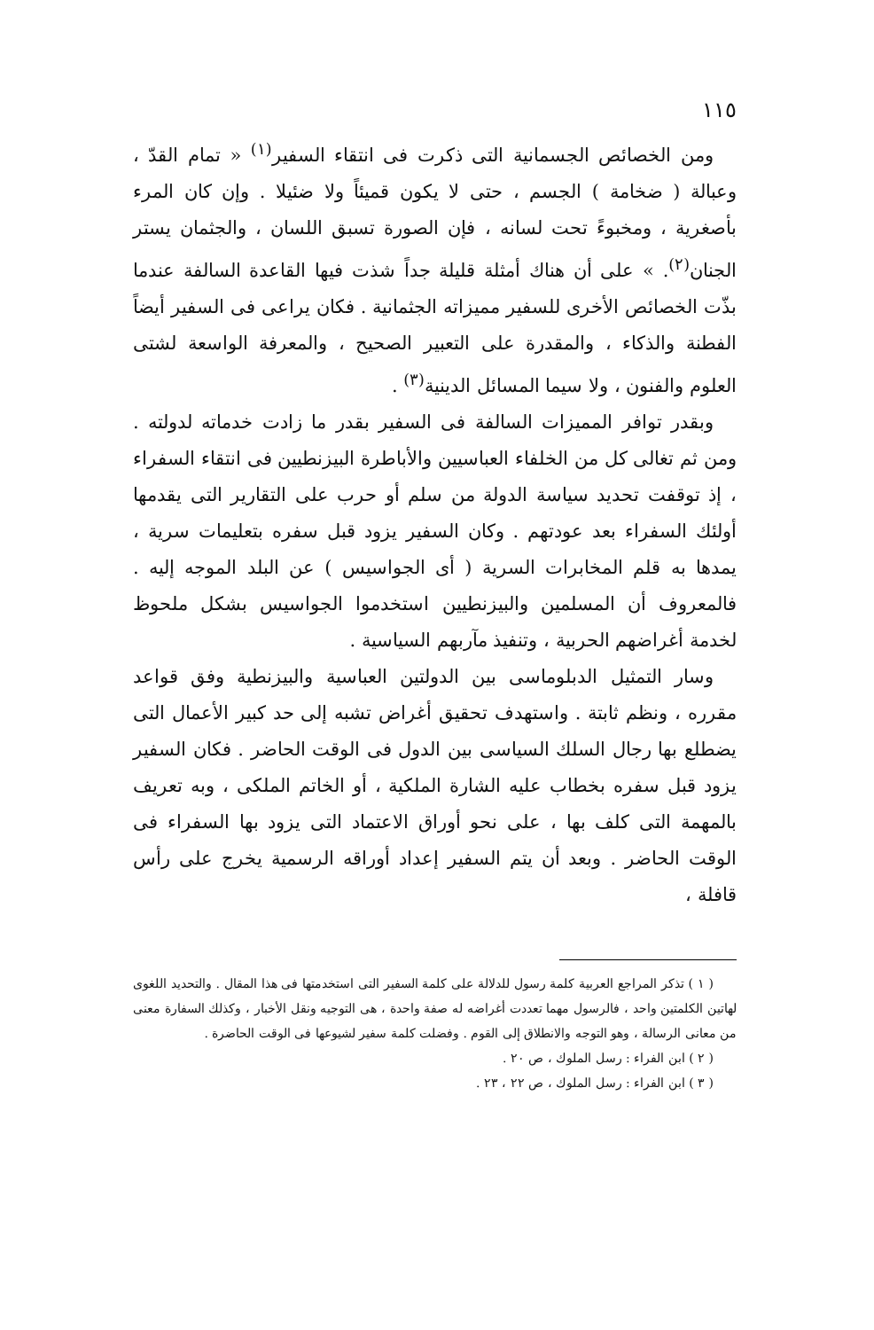١١٥
ومن الخصائص الجسمانية التى ذكرت فى انتقاء السفير<sup>(١)</sup> « تمام القدّ ، وعبالة ( ضخامة ) الجسم ، حتى لا يكون قميئاً ولا ضئيلا . وإن كان المرء بأصغرية ، ومخبوءً تحت لسانه ، فإن الصورة تسبق اللسان ، والجثمان يستر الجنان<sup>(٢)</sup>. » على أن هناك أمثلة قليلة جداً شذت فيها القاعدة السالفة عندما بذّت الخصائص الأخرى للسفير مميزاته الجثمانية . فكان يراعى فى السفير أيضاً الفطنة والذكاء ، والمقدرة على التعبير الصحيح ، والمعرفة الواسعة لشتى العلوم والفنون ، ولا سيما المسائل الدينية<sup>(٣)</sup> .
وبقدر توافر المميزات السالفة فى السفير بقدر ما زادت خدماته لدولته . ومن ثم تغالى كل من الخلفاء العباسيين والأباطرة البيزنطيين فى انتقاء السفراء ، إذ توقفت تحديد سياسة الدولة من سلم أو حرب على التقارير التى يقدمها أولئك السفراء بعد عودتهم . وكان السفير يزود قبل سفره بتعليمات سرية ، يمدها به قلم المخابرات السرية ( أى الجواسيس ) عن البلد الموجه إليه . فالمعروف أن المسلمين والبيزنطيين استخدموا الجواسيس بشكل ملحوظ لخدمة أغراضهم الحربية ، وتنفيذ مآربهم السياسية .
وسار التمثيل الدبلوماسى بين الدولتين العباسية والبيزنطية وفق قواعد مقرره ، ونظم ثابتة . واستهدف تحقيق أغراض تشبه إلى حد كبير الأعمال التى يضطلع بها رجال السلك السياسى بين الدول فى الوقت الحاضر . فكان السفير يزود قبل سفره بخطاب عليه الشارة الملكية ، أو الخاتم الملكى ، وبه تعريف بالمهمة التى كلف بها ، على نحو أوراق الاعتماد التى يزود بها السفراء فى الوقت الحاضر . وبعد أن يتم السفير إعداد أوراقه الرسمية يخرج على رأس قافلة ،
( ١ ) تذكر المراجع العربية كلمة رسول للدلالة على كلمة السفير التى استخدمتها فى هذا المقال . والتحديد اللغوى لهاتين الكلمتين واحد ، فالرسول مهما تعددت أغراضه له صفة واحدة ، هى التوجيه ونقل الأخبار ، وكذلك السفارة معنى من معانى الرسالة ، وهو التوجه والانطلاق إلى القوم . وفضلت كلمة سفير لشيوعها فى الوقت الحاضرة .
( ٢ ) ابن الفراء : رسل الملوك ، ص ٢٠ .
( ٣ ) ابن الفراء : رسل الملوك ، ص ٢٢ ، ٢٣ .